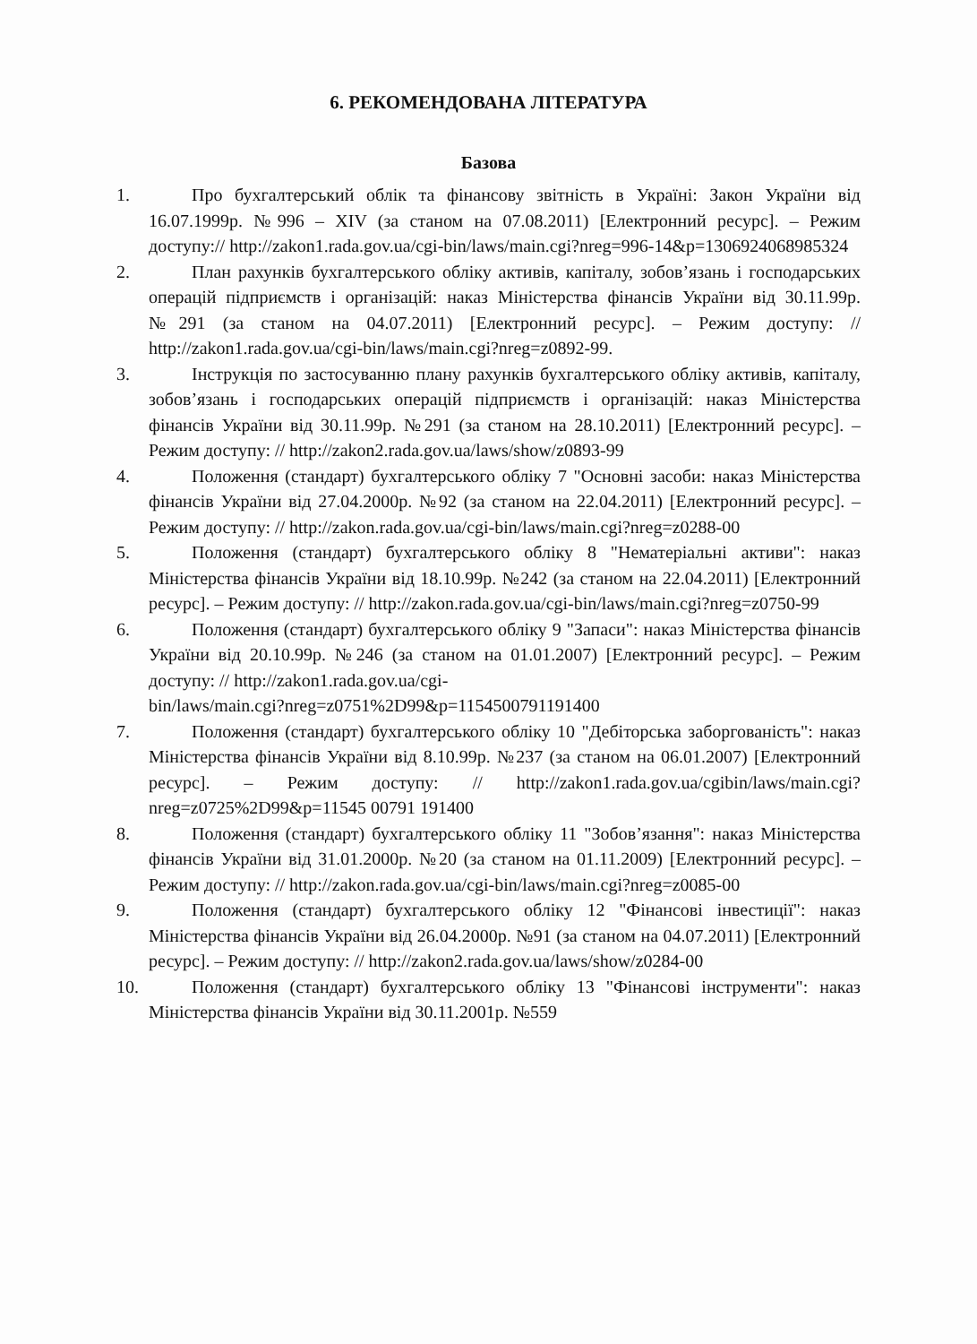6. РЕКОМЕНДОВАНА ЛІТЕРАТУРА
Базова
1. Про бухгалтерський облік та фінансову звітність в Україні: Закон України від 16.07.1999р. №996 – XIV (за станом на 07.08.2011) [Електронний ресурс]. – Режим доступу:// http://zakon1.rada.gov.ua/cgi-bin/laws/main.cgi?nreg=996-14&p=1306924068985324
2. План рахунків бухгалтерського обліку активів, капіталу, зобов’язань і господарських операцій підприємств і організацій: наказ Міністерства фінансів України від 30.11.99р. №291 (за станом на 04.07.2011) [Електронний ресурс]. – Режим доступу: // http://zakon1.rada.gov.ua/cgi-bin/laws/main.cgi?nreg=z0892-99.
3. Інструкція по застосуванню плану рахунків бухгалтерського обліку активів, капіталу, зобов’язань і господарських операцій підприємств і організацій: наказ Міністерства фінансів України від 30.11.99р. №291 (за станом на 28.10.2011) [Електронний ресурс]. – Режим доступу: // http://zakon2.rada.gov.ua/laws/show/z0893-99
4. Положення (стандарт) бухгалтерського обліку 7 "Основні засоби: наказ Міністерства фінансів України від 27.04.2000р. №92 (за станом на 22.04.2011) [Електронний ресурс]. – Режим доступу: // http://zakon.rada.gov.ua/cgi-bin/laws/main.cgi?nreg=z0288-00
5. Положення (стандарт) бухгалтерського обліку 8 "Нематеріальні активи": наказ Міністерства фінансів України від 18.10.99р. №242 (за станом на 22.04.2011) [Електронний ресурс]. – Режим доступу: // http://zakon.rada.gov.ua/cgi-bin/laws/main.cgi?nreg=z0750-99
6. Положення (стандарт) бухгалтерського обліку 9 "Запаси": наказ Міністерства фінансів України від 20.10.99р. №246 (за станом на 01.01.2007) [Електронний ресурс]. – Режим доступу: // http://zakon1.rada.gov.ua/cgi-
bin/laws/main.cgi?nreg=z0751%2D99&p=1154500791191400
7. Положення (стандарт) бухгалтерського обліку 10 "Дебіторська заборгованість": наказ Міністерства фінансів України від 8.10.99р. №237 (за станом на 06.01.2007) [Електронний ресурс]. – Режим доступу: // http://zakon1.rada.gov.ua/cgibin/laws/main.cgi?nreg=z0725%2D99&p=11545 00791 191400
8. Положення (стандарт) бухгалтерського обліку 11 "Зобов’язання": наказ Міністерства фінансів України від 31.01.2000р. №20 (за станом на 01.11.2009) [Електронний ресурс]. – Режим доступу: // http://zakon.rada.gov.ua/cgi-bin/laws/main.cgi?nreg=z0085-00
9. Положення (стандарт) бухгалтерського обліку 12 "Фінансові інвестиції": наказ Міністерства фінансів України від 26.04.2000р. №91 (за станом на 04.07.2011) [Електронний ресурс]. – Режим доступу: // http://zakon2.rada.gov.ua/laws/show/z0284-00
10. Положення (стандарт) бухгалтерського обліку 13 "Фінансові інструменти": наказ Міністерства фінансів України від 30.11.2001р. №559